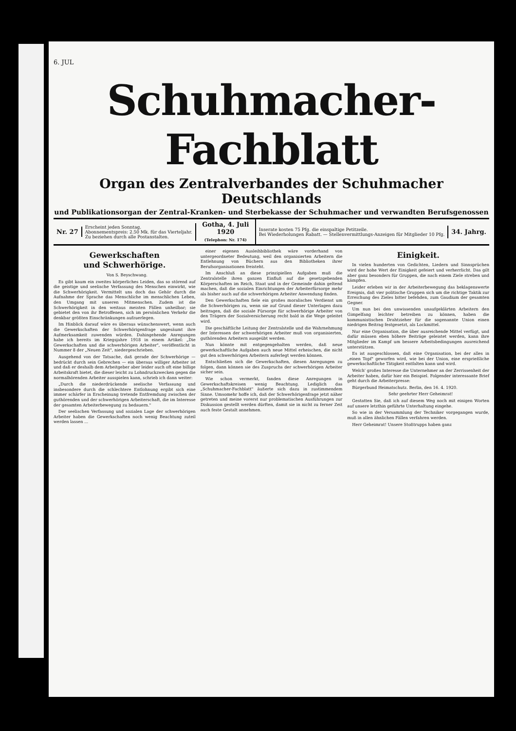6. JUL
Schuhmacher-Fachblatt
Organ des Zentralverbandes der Schuhmacher Deutschlands
und Publikationsorgan der Zentral-Kranken- und Sterbekasse der Schuhmacher und verwandten Berufsgenossen
Nr. 27
Erscheint jeden Sonntag.
Abonnementspreis: 2.50 Mk. für das Vierteljahr.
Zu beziehen durch alle Postanstalten.
Gotha, 4. Juli 1920
(Telephon: Nr. 174)
Inserate kosten 75 Pfg. die einspaltige Petitzeile.
Bei Wiederholungen Rabatt. — Stellenvermittlungs-Anzeigen für Mitglieder 10 Pfg.
34. Jahrg.
Gewerkschaften
und Schwerhörige.
Von S. Beyschwang.
Es gibt kaum ein zweites körperliches Leiden, das so störend auf die geistige und seelische Verfassung des Menschen einwirkt, wie die Schwerhörigkeit. Vermittelt uns doch das Gehör durch die Aufnahme der Sprache das Menschliche im menschlichen Leben, den Umgang mit unseren Mitmenschen. Zudem ist die Schwerhörigkeit in den weitaus meisten Fällen unheilbar; sie gebietet den von ihr Betroffenen, sich im persönlichen Verkehr die denkbar größten Einschränkungen aufzuerlegen.
Im Hinblick darauf wäre es überaus wünschenswert, wenn auch die Gewerkschaften der Schwerhörigenfrage ungesäumt ihre Aufmerksamkeit zuwenden würden. Dahingehende Anregungen habe ich bereits im Kriegsjahre 1918 in einem Artikel: „Die Gewerkschaften und die schwerhörigen Arbeiter", veröffentlicht in Nummer 8 der „Neuen Zeit", niedergeschrieben.
Ausgehend von der Tatsache, daß gerade der Schwerhörige — bedrückt durch sein Gebrechen — ein überaus williger Arbeiter ist und daß er deshalb dem Arbeitgeber aber leider auch oft eine billige Arbeitskraft bietet, die dieser leicht zu Lohndruckzwecken gegen die normalhörenden Arbeiter ausspielen kann, schrieb ich dann weiter:
„Durch die niederdrückende seelische Verfassung und insbesondere durch die schlechtere Entlohnung ergibt sich eine immer schärfer in Erscheinung tretende Entfremdung zwischen der guthörenden und der schwerhörigen Arbeiterschaft, die im Interesse der gesamten Arbeiterbewegung zu bedauern."
Der seelischen Verfassung und sozialen Lage der schwerhörigen Arbeiter haben die Gewerkschaften noch wenig Beachtung zuteil werden lassen ...
einer eigenen Ausleihbibliothek wäre vorderhand von untergeordneter Bedeutung, weil den organisierten Arbeitern die Entlehnung von Büchern aus den Bibliotheken ihrer Berufsorganisationen freisteht.
Im Anschluß an diese prinzipiellen Aufgaben muß die Zentralstelle ihren ganzen Einfluß auf die gesetzgebenden Körperschaften im Reich, Staat und in der Gemeinde dahin geltend machen, daß die sozialen Einrichtungen der Arbeiterfürsorge mehr als bisher auch auf die schwerhörigen Arbeiter Anwendung finden.
Den Gewerkschaften fiele ein großes moralisches Verdienst um die Schwerhörigen zu, wenn sie auf Grund dieser Unterlagen dazu beitragen, daß die soziale Fürsorge für schwerhörige Arbeiter von den Trägern der Sozialversicherung recht bald in die Wege geleitet wird.
Die geschäftliche Leitung der Zentralstelle und die Wahrnehmung der Interessen der schwerhörigen Arbeiter muß von organisierten, guthörenden Arbeitern ausgeübt werden.
Nun könnte mit entgegengehalten werden, daß neue gewerkschaftliche Aufgaben auch neue Mittel erheischen, die nicht gut den schwerhörigen Arbeitern auferlegt werden können.
Entschließen sich die Gewerkschaften, diesen Anregungen zu folgen, dann können sie des Zuspruchs der schwerhörigen Arbeiter sicher sein.
Wie schon vermerkt, fanden diese Anregungen in Gewerkschaftskreisen wenig Beachtung. Lediglich das „Schuhmacher-Fachblatt" äußerte sich dazu in zustimmendem Sinne. Umsomehr hoffe ich, daß der Schwerhörigenfrage jetzt näher getreten und meine vorerst nur problematischen Ausführungen zur Diskussion gestellt werden dürften, damit sie in nicht zu ferner Zeit auch feste Gestalt annehmen.
Einigkeit.
In vielen hunderten von Gedichten, Liedern und Sinnsprüchen wird der hohe Wert der Einigkeit gefeiert und verherrlicht. Das gilt aber ganz besonders für Gruppen, die nach einem Ziele streben und kämpfen.
Leider erleben wir in der Arbeiterbewegung das beklagenswerte Ereignis, daß vier politische Gruppen sich um die richtige Taktik zur Erreichung des Zieles bitter befehden, zum Gaudium der gesamten Gegner.
Um nun bei den unwissenden unaufgeklärten Arbeitern den Gimpelfang leichter betreiben zu können, haben die kommunistischen Drahtzieher für die sogenannte Union einen niedrigen Beitrag festgesetzt, als Lockmittel.
Nur eine Organisation, die über ausreichende Mittel verfügt, und dafür müssen eben höhere Beiträge geleistet werden, kann ihre Mitglieder im Kampf um bessere Arbeitsbedingungen ausreichend unterstützen.
Es ist ausgeschlossen, daß eine Organisation, bei der alles in „einen Topf" geworfen wird, wie bei der Union, eine ersprießliche gewerkschaftliche Tätigkeit entfalten kann und wird.
Welch' großes Interesse die Unternehmer an der Zerrissenheit der Arbeiter haben, dafür hier ein Beispiel. Folgender interessante Brief geht durch die Arbeiterpresse:
Bürgerbund Heimatschutz. Berlin, den 16. 4. 1920.
Sehr geehrter Herr Geheimrat!
Gestatten Sie, daß ich auf diesem Weg noch mit einigen Worten auf unsere letzthin geführte Unterhaltung eingehe.
So wie in der Versammlung der Techniker vorgegangen wurde, muß in allen ähnlichen Fällen verfahren werden.
Herr Geheimrat! Unsere Stoßtrupps haben ganz